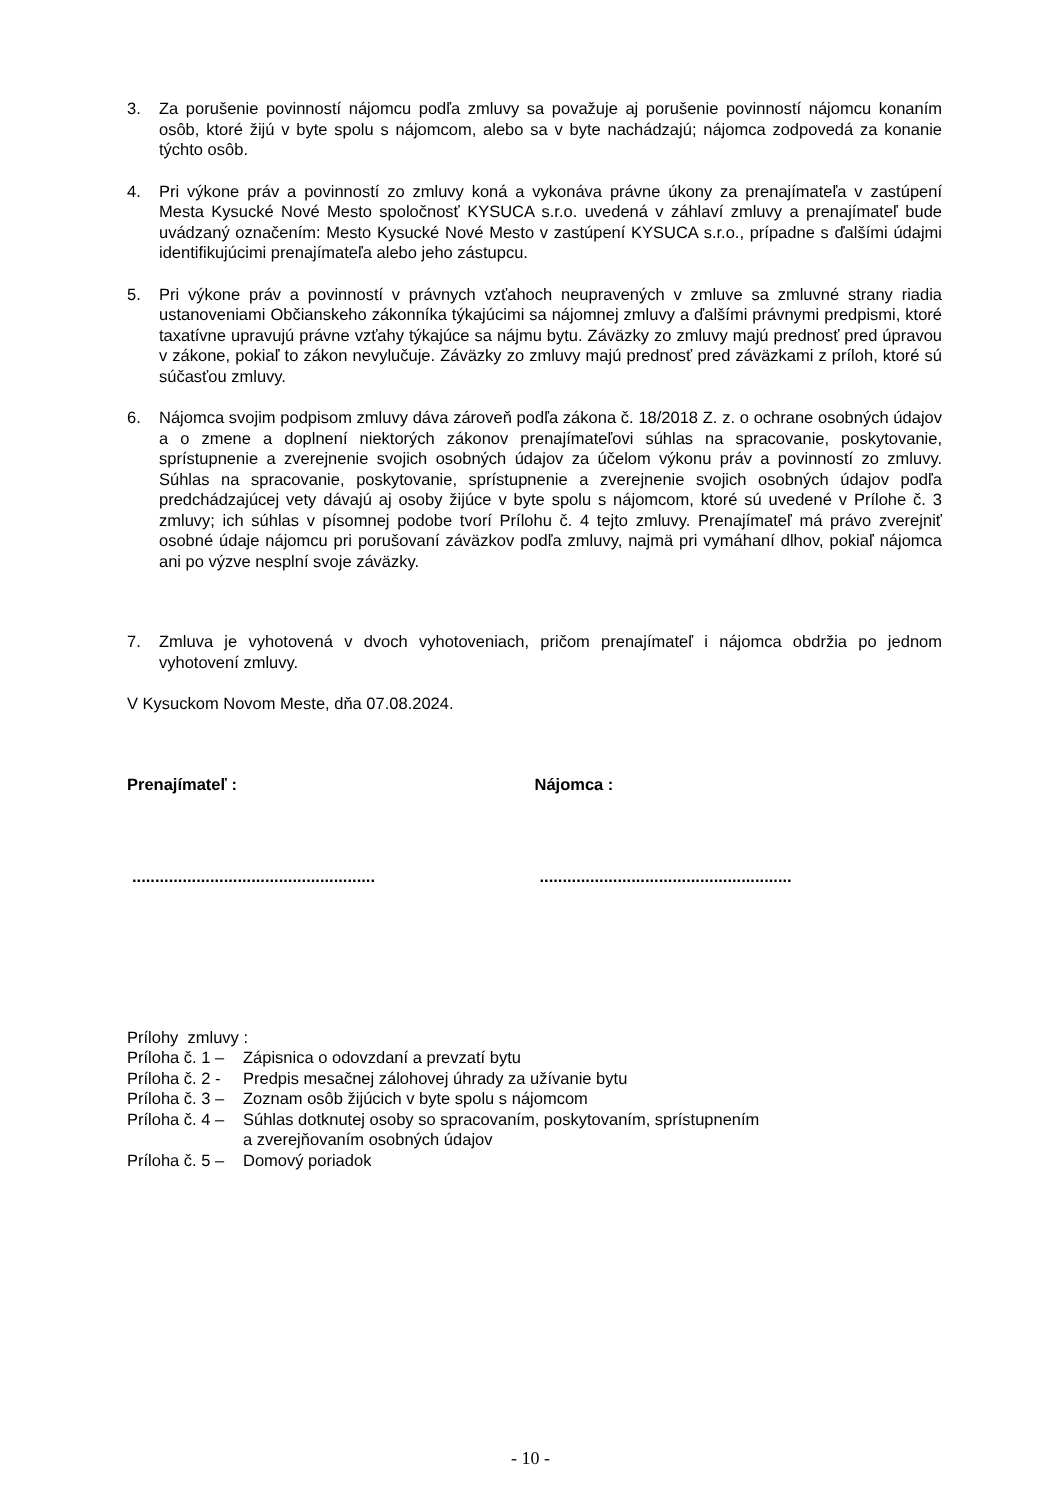3. Za porušenie povinností nájomcu podľa zmluvy sa považuje aj porušenie povinností nájomcu konaním osôb, ktoré žijú v byte spolu s nájomcom, alebo sa v byte nachádzajú; nájomca zodpovedá za konanie týchto osôb.
4. Pri výkone práv a povinností zo zmluvy koná a vykonáva právne úkony za prenajímateľa v zastúpení Mesta Kysucké Nové Mesto spoločnosť KYSUCA s.r.o. uvedená v záhlaví zmluvy a prenajímateľ bude uvádzaný označením: Mesto Kysucké Nové Mesto v zastúpení KYSUCA s.r.o., prípadne s ďalšími údajmi identifikujúcimi prenajímateľa alebo jeho zástupcu.
5. Pri výkone práv a povinností v právnych vzťahoch neupravených v zmluve sa zmluvné strany riadia ustanoveniami Občianskeho zákonníka týkajúcimi sa nájomnej zmluvy a ďalšími právnymi predpismi, ktoré taxatívne upravujú právne vzťahy týkajúce sa nájmu bytu. Záväzky zo zmluvy majú prednosť pred úpravou v zákone, pokiaľ to zákon nevylučuje. Záväzky zo zmluvy majú prednosť pred záväzkami z príloh, ktoré sú súčasťou zmluvy.
6. Nájomca svojim podpisom zmluvy dáva zároveň podľa zákona č. 18/2018 Z. z. o ochrane osobných údajov a o zmene a doplnení niektorých zákonov prenajímateľovi súhlas na spracovanie, poskytovanie, sprístupnenie a zverejnenie svojich osobných údajov za účelom výkonu práv a povinností zo zmluvy. Súhlas na spracovanie, poskytovanie, sprístupnenie a zverejnenie svojich osobných údajov podľa predchádzajúcej vety dávajú aj osoby žijúce v byte spolu s nájomcom, ktoré sú uvedené v Prílohe č. 3 zmluvy; ich súhlas v písomnej podobe tvorí Prílohu č. 4 tejto zmluvy. Prenajímateľ má právo zverejniť osobné údaje nájomcu pri porušovaní záväzkov podľa zmluvy, najmä pri vymáhaní dlhov, pokiaľ nájomca ani po výzve nesplní svoje záväzky.
7. Zmluva je vyhotovená v dvoch vyhotoveniach, pričom prenajímateľ i nájomca obdržia po jednom vyhotovení zmluvy.
V Kysuckom Novom Meste, dňa 07.08.2024.
Prenajímateľ : Nájomca :
.....................................................
.......................................................
Prílohy zmluvy :
Príloha č. 1 – Zápisnica o odovzdaní a prevzatí bytu
Príloha č. 2 - Predpis mesačnej zálohovej úhrady za užívanie bytu
Príloha č. 3 – Zoznam osôb žijúcich v byte spolu s nájomcom
Príloha č. 4 – Súhlas dotknutej osoby so spracovaním, poskytovaním, sprístupnením
a zverejňovaním osobných údajov
Príloha č. 5 – Domový poriadok
- 10 -